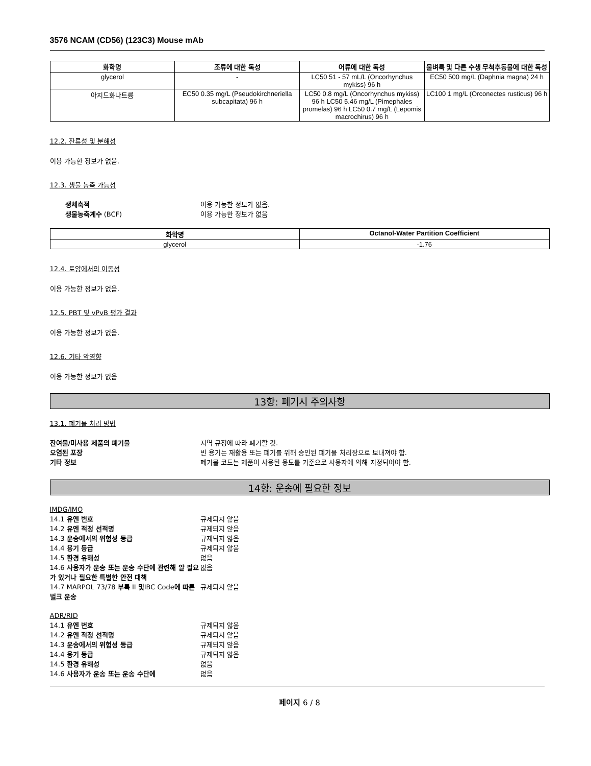3576 NCAM (CD56) (123C3) Mouse mAb
| 화학명 | 조류에 대한 독성 | 어류에 대한 독성 | 물벼룩 및 다른 수생 무척추동물에 대한 독성 |
| --- | --- | --- | --- |
| glycerol | - | LC50 51 - 57 mL/L (Oncorhynchus mykiss) 96 h | EC50 500 mg/L (Daphnia magna) 24 h |
| 아지드화나트륨 | EC50 0.35 mg/L (Pseudokirchneriella subcapitata) 96 h | LC50 0.8 mg/L (Oncorhynchus mykiss) 96 h LC50 5.46 mg/L (Pimephales promelas) 96 h LC50 0.7 mg/L (Lepomis macrochirus) 96 h | LC100 1 mg/L (Orconectes rusticus) 96 h |
12.2. 잔류성 및 분해성
이용 가능한 정보가 없음.
12.3. 생물 농축 가능성
생체축적 이용 가능한 정보가 없음. 생물농축계수 (BCF) 이용 가능한 정보가 없음
| 화학명 | Octanol-Water Partition Coefficient |
| --- | --- |
| glycerol | -1.76 |
12.4. 토양에서의 이동성
이용 가능한 정보가 없음.
12.5. PBT 및 vPvB 평가 결과
이용 가능한 정보가 없음.
12.6. 기타 악영향
이용 가능한 정보가 없음
13항: 폐기시 주의사항
13.1. 폐기물 처리 방법
잔여물/미사용 제품의 폐기물 지역 규정에 따라 폐기할 것. 오염된 포장 빈 용기는 재활용 또는 폐기를 위해 승인된 폐기물 처리장으로 보내져야 함. 기타 정보 폐기물 코드는 제품이 사용된 용도를 기준으로 사용자에 의해 지정되어야 함.
14항: 운송에 필요한 정보
IMDG/IMO 14.1 유엔 번호 규제되지 않음 14.2 유엔 적정 선적명 규제되지 않음 14.3 운송에서의 위험성 등급 규제되지 않음 14.4 용기 등급 규제되지 않음 14.5 환경 유해성 없음 14.6 사용자가 운송 또는 운송 수단에 관련해 알 필요가 있거나 필요한 특별한 안전 대책 없음 14.7 MARPOL 73/78 부록 II 및IBC Code에 따른 벌크 운송 규제되지 않음 ADR/RID 14.1 유엔 번호 규제되지 않음 14.2 유엔 적정 선적명 규제되지 않음 14.3 운송에서의 위험성 등급 규제되지 않음 14.4 용기 등급 규제되지 않음 14.5 환경 유해성 없음 14.6 사용자가 운송 또는 운송 수단에 없음
페이지 6 / 8